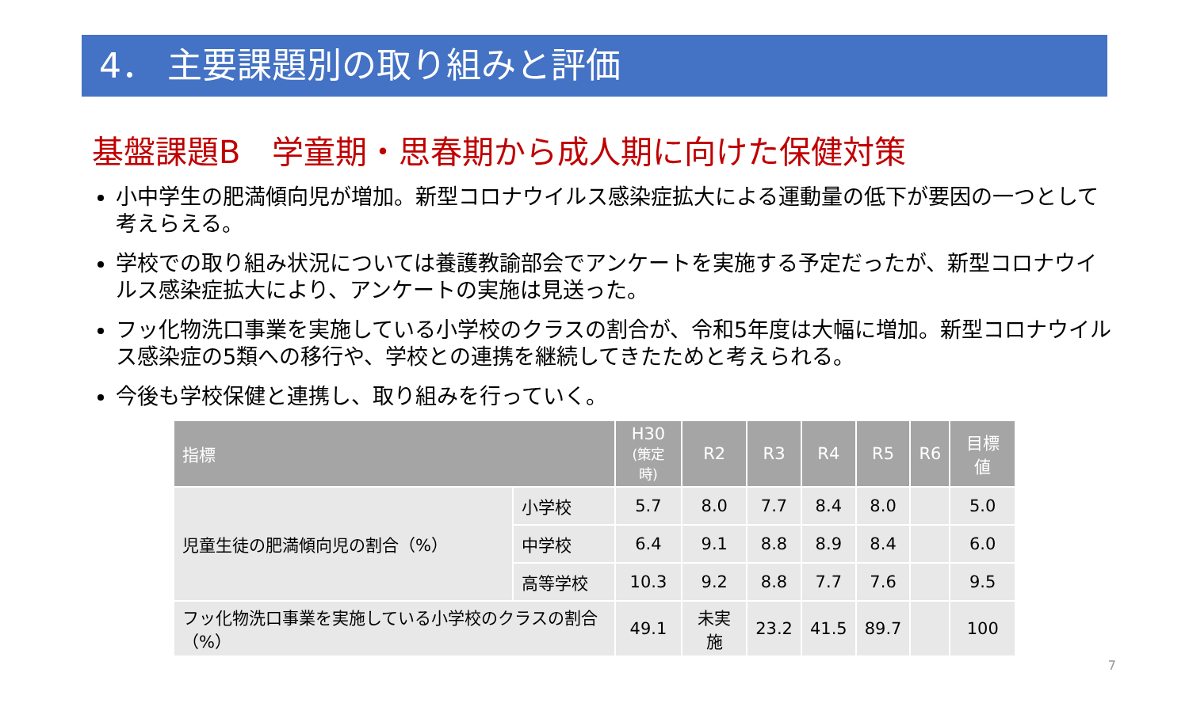4． 主要課題別の取り組みと評価
基盤課題B　学童期・思春期から成人期に向けた保健対策
小中学生の肥満傾向児が増加。新型コロナウイルス感染症拡大による運動量の低下が要因の一つとして考えらえる。
学校での取り組み状況については養護教諭部会でアンケートを実施する予定だったが、新型コロナウイルス感染症拡大により、アンケートの実施は見送った。
フッ化物洗口事業を実施している小学校のクラスの割合が、令和5年度は大幅に増加。新型コロナウイルス感染症の5類への移行や、学校との連携を継続してきたためと考えられる。
今後も学校保健と連携し、取り組みを行っていく。
| 指標 | | H30 (策定時) | R2 | R3 | R4 | R5 | R6 | 目標値 |
| --- | --- | --- | --- | --- | --- | --- | --- | --- |
| 児童生徒の肥満傾向児の割合（%） | 小学校 | 5.7 | 8.0 | 7.7 | 8.4 | 8.0 | | 5.0 |
| | 中学校 | 6.4 | 9.1 | 8.8 | 8.9 | 8.4 | | 6.0 |
| | 高等学校 | 10.3 | 9.2 | 8.8 | 7.7 | 7.6 | | 9.5 |
| フッ化物洗口事業を実施している小学校のクラスの割合（%） | | 49.1 | 未実施 | 23.2 | 41.5 | 89.7 | | 100 |
7